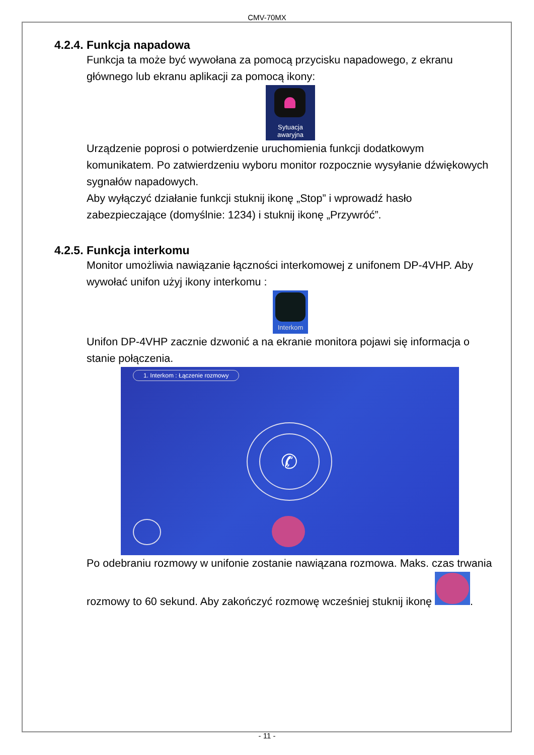CMV-70MX
4.2.4. Funkcja napadowa
Funkcja ta może być wywołana za pomocą przycisku napadowego, z ekranu głównego lub ekranu aplikacji za pomocą ikony:
Sytuacja
awaryjna
Urządzenie poprosi o potwierdzenie uruchomienia funkcji dodatkowym komunikatem. Po zatwierdzeniu wyboru monitor rozpocznie wysyłanie dźwiękowych sygnałów napadowych.
Aby wyłączyć działanie funkcji stuknij ikonę „Stop” i wprowadź hasło zabezpieczające (domyślnie: 1234) i stuknij ikonę „Przywróć”.
4.2.5. Funkcja interkomu
Monitor umożliwia nawiązanie łączności interkomowej z unifonem DP-4VHP. Aby wywołać unifon użyj ikony interkomu :
Interkom
Unifon DP-4VHP zacznie dzwonić a na ekranie monitora pojawi się informacja o stanie połączenia.
1. Interkom : Łączenie rozmowy
✆
Po odebraniu rozmowy w unifonie zostanie nawiązana rozmowa. Maks. czas trwania rozmowy to 60 sekund. Aby zakończyć rozmowę wcześniej stuknij ikonę .
- 11 -